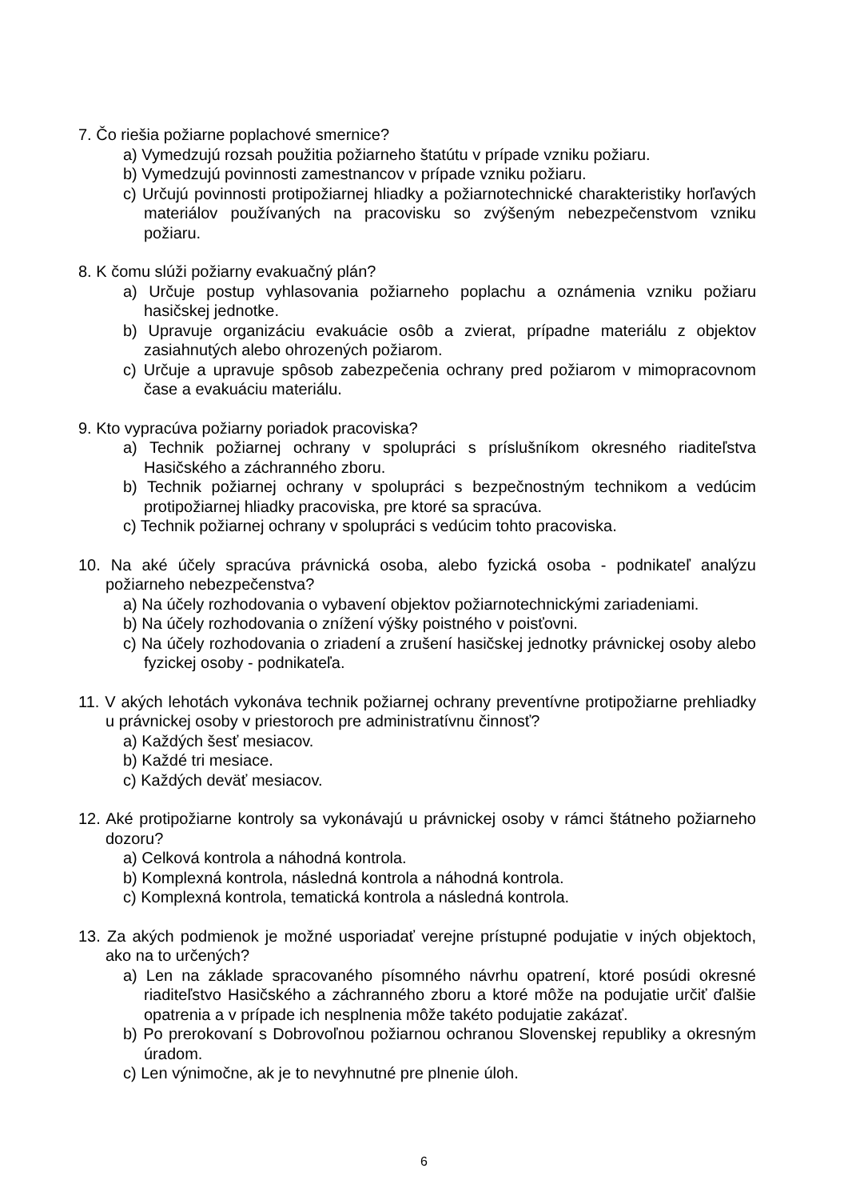7. Čo riešia požiarne poplachové smernice?
a) Vymedzujú rozsah použitia požiarneho štatútu v prípade vzniku požiaru.
b) Vymedzujú povinnosti zamestnancov v prípade vzniku požiaru.
c) Určujú povinnosti protipožiarnej hliadky a požiarnotechnické charakteristiky horľavých materiálov používaných na pracovisku so zvýšeným nebezpečenstvom vzniku požiaru.
8. K čomu slúži požiarny evakuačný plán?
a) Určuje postup vyhlasovania požiarneho poplachu a oznámenia vzniku požiaru hasičskej jednotke.
b) Upravuje organizáciu evakuácie osôb a zvierat, prípadne materiálu z objektov zasiahnutých alebo ohrozených požiarom.
c) Určuje a upravuje spôsob zabezpečenia ochrany pred požiarom v mimopracovnom čase a evakuáciu materiálu.
9. Kto vypracúva požiarny poriadok pracoviska?
a) Technik požiarnej ochrany v spolupráci s príslušníkom okresného riaditeľstva Hasičského a záchranného zboru.
b) Technik požiarnej ochrany v spolupráci s bezpečnostným technikom a vedúcim protipožiarnej hliadky pracoviska, pre ktoré sa spracúva.
c) Technik požiarnej ochrany v spolupráci s vedúcim tohto pracoviska.
10. Na aké účely spracúva právnická osoba, alebo fyzická osoba - podnikateľ analýzu požiarneho nebezpečenstva?
a) Na účely rozhodovania o vybavení objektov požiarnotechnickými zariadeniami.
b) Na účely rozhodovania o znížení výšky poistného v poisťovni.
c) Na účely rozhodovania o zriadení a zrušení hasičskej jednotky právnickej osoby alebo fyzickej osoby - podnikateľa.
11. V akých lehotách vykonáva technik požiarnej ochrany preventívne protipožiarne prehliadky u právnickej osoby v priestoroch pre administratívnu činnosť?
a) Každých šesť mesiacov.
b) Každé tri mesiace.
c) Každých deväť mesiacov.
12. Aké protipožiarne kontroly sa vykonávajú u právnickej osoby v rámci štátneho požiarneho dozoru?
a) Celková kontrola a náhodná kontrola.
b) Komplexná kontrola, následná kontrola a náhodná kontrola.
c) Komplexná kontrola, tematická kontrola a následná kontrola.
13. Za akých podmienok je možné usporiadať verejne prístupné podujatie v iných objektoch, ako na to určených?
a) Len na základe spracovaného písomného návrhu opatrení, ktoré posúdi okresné riaditeľstvo Hasičského a záchranného zboru a ktoré môže na podujatie určiť ďalšie opatrenia a v prípade ich nesplnenia môže takéto podujatie zakázať.
b) Po prerokovaní s Dobrovoľnou požiarnou ochranou Slovenskej republiky a okresným úradom.
c) Len výnimočne, ak je to nevyhnutné pre plnenie úloh.
6